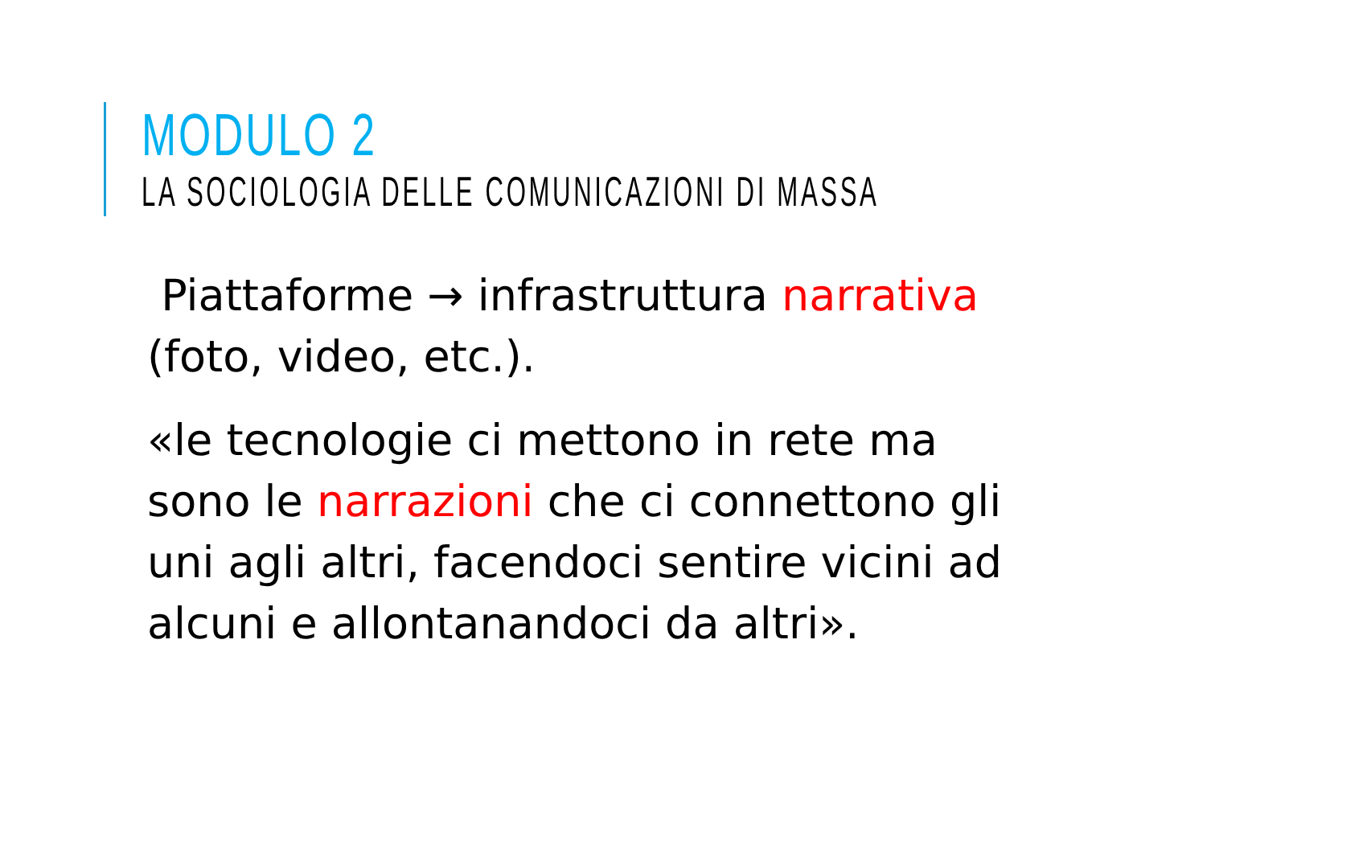MODULO 2
LA SOCIOLOGIA DELLE COMUNICAZIONI DI MASSA
Piattaforme → infrastruttura narrativa (foto, video, etc.).
«le tecnologie ci mettono in rete ma sono le narrazioni che ci connettono gli uni agli altri, facendoci sentire vicini ad alcuni e allontanandoci da altri».